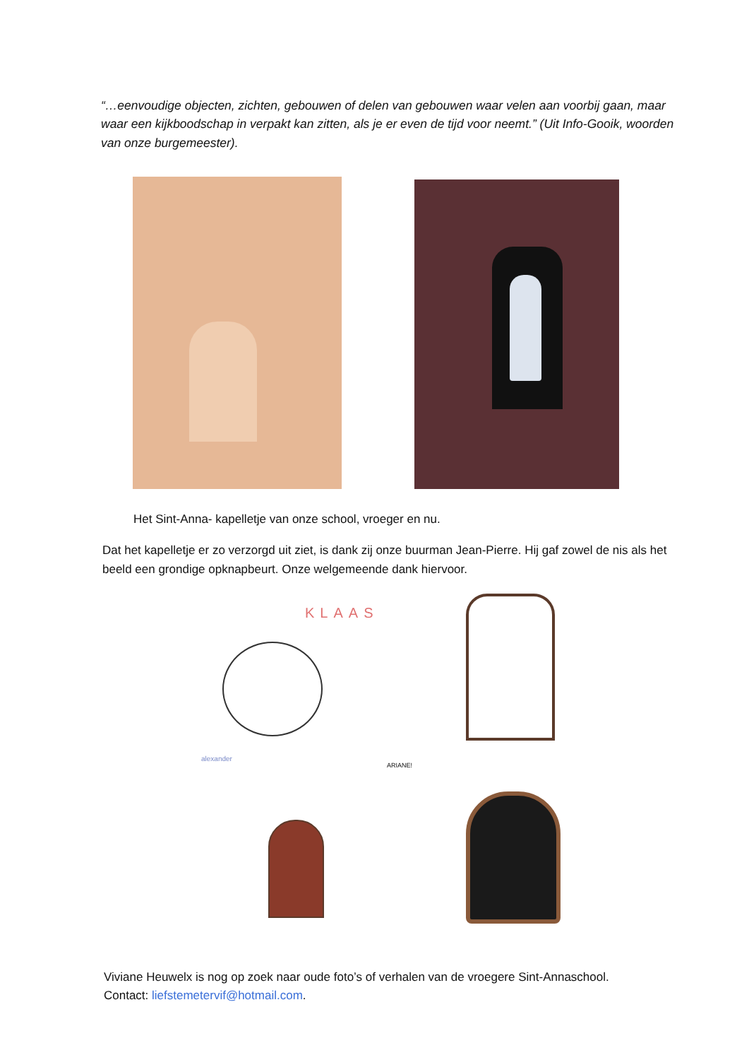“…eenvoudige objecten, zichten, gebouwen of delen van gebouwen waar velen aan voorbij gaan, maar waar een kijkboodschap in verpakt kan zitten, als je er even de tijd voor neemt.” (Uit Info-Gooik, woorden van onze burgemeester).
Het Sint-Anna- kapelletje van onze school, vroeger en nu.
Dat het kapelletje er zo verzorgd uit ziet, is dank zij onze buurman Jean-Pierre. Hij gaf zowel de nis als het beeld een grondige opknapbeurt. Onze welgemeende dank hiervoor.
KLAAS
alexander
ARIANE!
Viviane Heuwelx is nog op zoek naar oude foto’s of verhalen van de vroegere Sint-Annaschool.
Contact: liefstemetervif@hotmail.com.